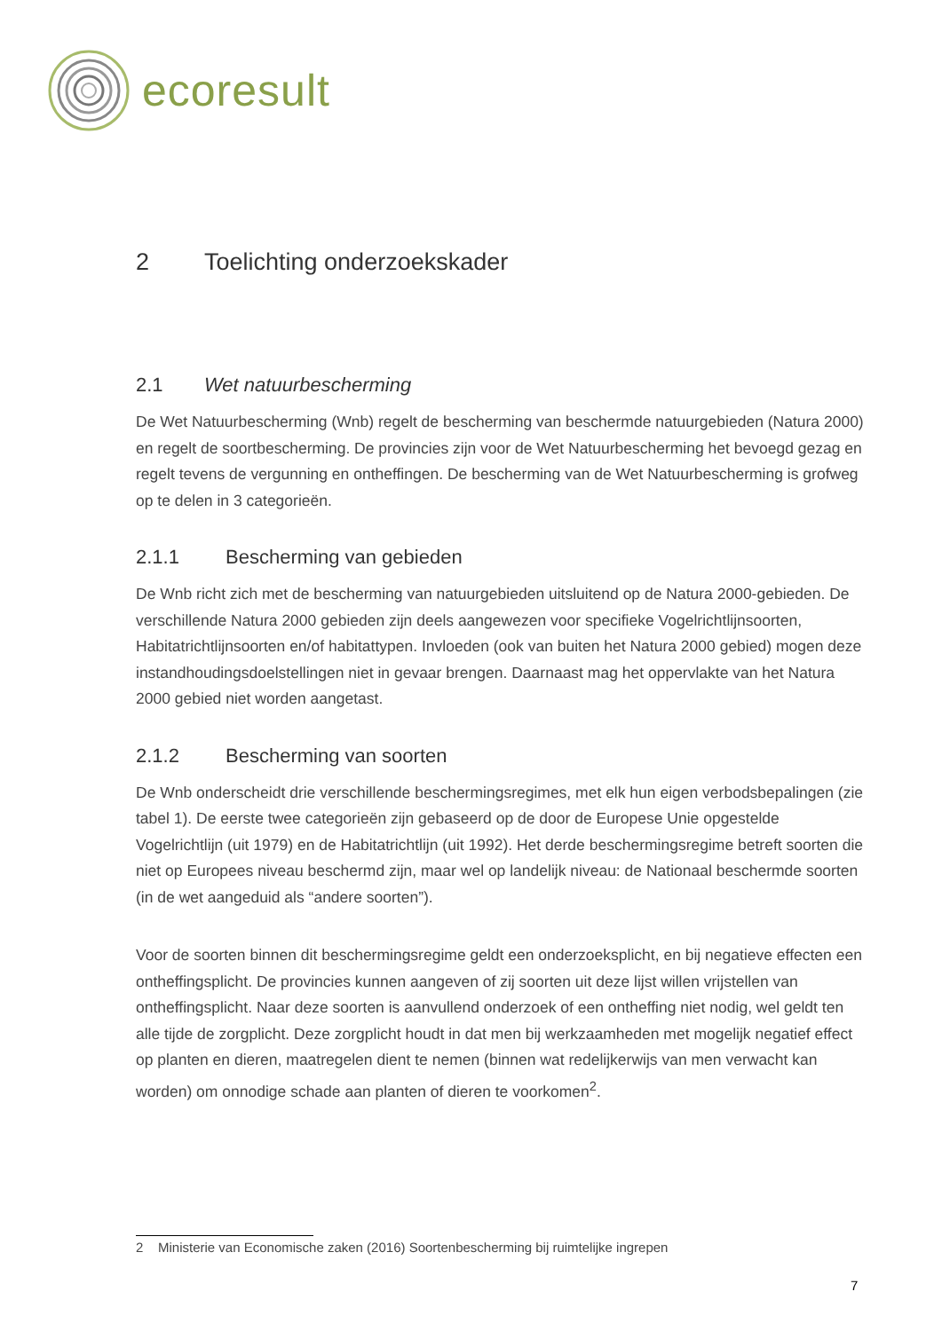ecoresult
2 Toelichting onderzoekskader
2.1 Wet natuurbescherming
De Wet Natuurbescherming (Wnb) regelt de bescherming van beschermde natuurgebieden (Natura 2000) en regelt de soortbescherming. De provincies zijn voor de Wet Natuurbescherming het bevoegd gezag en regelt tevens de vergunning en ontheffingen. De bescherming van de Wet Natuurbescherming is grofweg op te delen in 3 categorieën.
2.1.1 Bescherming van gebieden
De Wnb richt zich met de bescherming van natuurgebieden uitsluitend op de Natura 2000-gebieden. De verschillende Natura 2000 gebieden zijn deels aangewezen voor specifieke Vogelrichtlijnsoorten, Habitatrichtlijnsoorten en/of habitattypen. Invloeden (ook van buiten het Natura 2000 gebied) mogen deze instandhoudingsdoelstellingen niet in gevaar brengen. Daarnaast mag het oppervlakte van het Natura 2000 gebied niet worden aangetast.
2.1.2 Bescherming van soorten
De Wnb onderscheidt drie verschillende beschermingsregimes, met elk hun eigen verbodsbepalingen (zie tabel 1). De eerste twee categorieën zijn gebaseerd op de door de Europese Unie opgestelde Vogelrichtlijn (uit 1979) en de Habitatrichtlijn (uit 1992). Het derde beschermingsregime betreft soorten die niet op Europees niveau beschermd zijn, maar wel op landelijk niveau: de Nationaal beschermde soorten (in de wet aangeduid als “andere soorten”).
Voor de soorten binnen dit beschermingsregime geldt een onderzoeksplicht, en bij negatieve effecten een ontheffingsplicht. De provincies kunnen aangeven of zij soorten uit deze lijst willen vrijstellen van ontheffingsplicht. Naar deze soorten is aanvullend onderzoek of een ontheffing niet nodig, wel geldt ten alle tijde de zorgplicht. Deze zorgplicht houdt in dat men bij werkzaamheden met mogelijk negatief effect op planten en dieren, maatregelen dient te nemen (binnen wat redelijkerwijs van men verwacht kan worden) om onnodige schade aan planten of dieren te voorkomen<sup>2</sup>.
2 Ministerie van Economische zaken (2016) Soortenbescherming bij ruimtelijke ingrepen
7